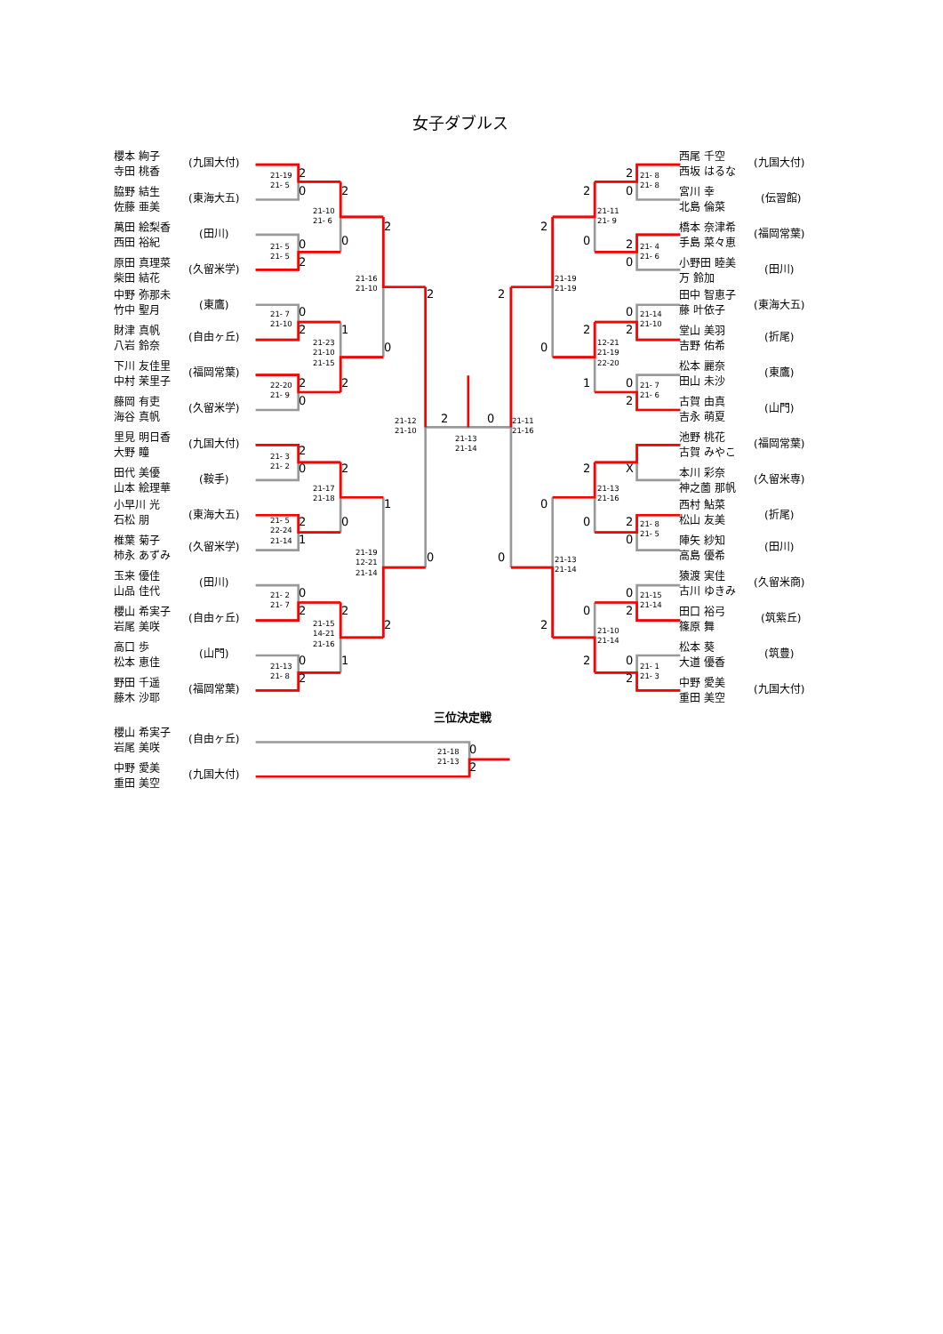女子ダブルス
櫻本 絢子
寺田 桃香
(九国大付)
脇野 結生
佐藤 亜美
(東海大五)
萬田 絵梨香
西田 裕紀
(田川)
原田 真理菜
柴田 結花
(久留米学)
中野 弥那未
竹中 聖月
(東鷹)
財津 真帆
八岩 鈴奈
(自由ヶ丘)
下川 友佳里
中村 茉里子
(福岡常葉)
藤岡 有吏
海谷 真帆
(久留米学)
里見 明日香
大野 瞳
(九国大付)
田代 美優
山本 絵理華
(鞍手)
小早川 光
石松 朋
(東海大五)
椎葉 菊子
柿永 あずみ
(久留米学)
玉来 優佳
山品 佳代
(田川)
櫻山 希実子
岩尾 美咲
(自由ヶ丘)
高口 歩
松本 恵佳
(山門)
野田 千遥
藤木 沙耶
(福岡常葉)
21-19
21- 5
2
0
21- 5
21- 5
0
2
21- 7
21-10
0
2
22-20
21- 9
2
0
21- 3
21- 2
2
0
21- 5
22-24
21-14
2
1
21- 2
21- 7
0
2
21-13
21- 8
0
2
21-10
21- 6
2
0
21-23
21-10
21-15
1
2
21-17
21-18
2
0
21-15
14-21
21-16
2
1
21-16
21-10
2
0
21-19
12-21
21-14
1
2
21-12
21-10
2
0
2
0
21-13
21-14
21-11
21-16
2
0
21-19
21-19
2
0
21-13
21-14
0
2
21-11
21- 9
2
0
12-21
21-19
22-20
2
1
21-13
21-16
2
0
21-10
21-14
0
2
21- 8
21- 8
2
0
21- 4
21- 6
2
0
21-14
21-10
0
2
21- 7
21- 6
0
2
X
21- 8
21- 5
2
0
21-15
21-14
0
2
21- 1
21- 3
0
2
西尾 千空
西坂 はるな
(九国大付)
宮川 幸
北島 倫菜
(伝習館)
橋本 奈津希
手島 菜々恵
(福岡常葉)
小野田 睦美
万 鈴加
(田川)
田中 智恵子
藤 叶依子
(東海大五)
堂山 美羽
吉野 佑希
(折尾)
松本 麗奈
田山 未沙
(東鷹)
古賀 由真
吉永 萌夏
(山門)
池野 桃花
古賀 みやこ
(福岡常葉)
本川 彩奈
神之薗 那帆
(久留米専)
西村 鮎菜
松山 友美
(折尾)
陣矢 紗知
高島 優希
(田川)
猿渡 実佳
古川 ゆきみ
(久留米商)
田口 裕弓
篠原 舞
(筑紫丘)
松本 葵
大道 優香
(筑豊)
中野 愛美
重田 美空
(九国大付)
三位決定戦
櫻山 希実子
岩尾 美咲
(自由ヶ丘)
中野 愛美
重田 美空
(九国大付)
21-18
21-13
0
2